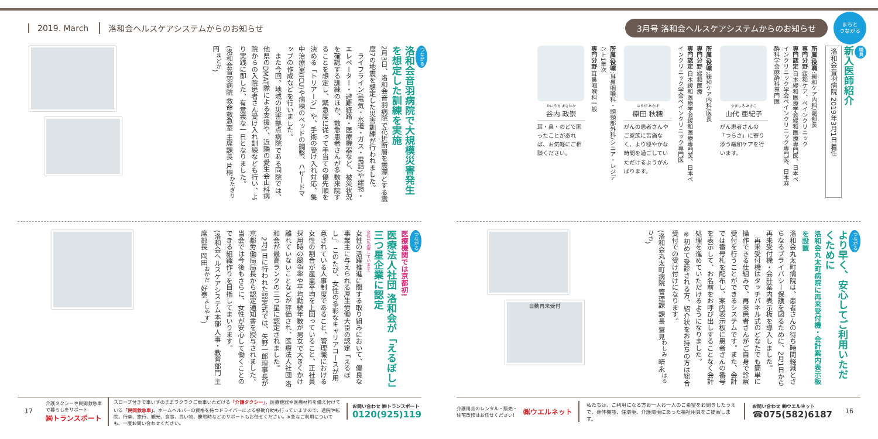3月号 洛和会ヘルスケアシステムからのお知らせ
まちと
つながる
職員
新入医師紹介
洛和会音羽病院 2019年3月1日着任
所属/役職:緩和ケア内科/副部長
専門分野:緩和ケア、ペインクリニック
専門認定:日本緩和医療学会緩和医療専門医、日本ペインクリニック学会ペインクリニック専門医、日本麻酔科学会麻酔科専門医
やましろ あきこ
山代 亜紀子
がん患者さんの「つらさ」に寄り添う緩和ケアを行います。
所属/役職:緩和ケア内科/医長
専門分野:緩和医療
専門認定:日本緩和医療学会緩和医療専門医、日本ペインクリニック学会ペインクリニック専門医
はらだ あきほ
原田 秋穂
がんの患者さんやご家族に苦痛なく、より穏やかな時間を過ごしていただけるようがんばります。
所属/役職:耳鼻咽喉科・頭頸部外科/シニア・レジデント1年次
専門分野:耳鼻咽喉科一般
たにうち まさたか
谷内 政崇
耳・鼻・のどで困ったことがあれば、お気軽にご相談ください。
つながる
より早く、安心してご利用いただくために
洛和会丸太町病院に再来受付機・会計案内表示板を設置
洛和会丸太町病院は、患者さんの待ち時間軽減とさらなるプライバシー保護を図るために、2月1日から再来受付機・会計案内表示板を導入しました。
　再来受付機はタッチパネル式のどなたでも簡単に操作できる仕組みで、再来患者さんがご自身で診察受付を行うことができるシステムです。また、会計では番号札を配布し、案内表示板に患者さんの番号を表示して、お名前をお呼び出しすることなく会計処理を進めていただけるようになりました。
※初めて受診される方、紹介状をお持ちの方は総合受付での受け付けになります。
(洛和会丸太町病院 管理課 課長 鷲見<sup>わしみ</sup> 晴永<sup>はるひさ</sup>)
自動再来受付
介護用品のレンタル・販売・
住宅改修はお任せください!
㈱ウエルネット
私たちは、ご利用になる方お一人お一人のご希望をお聞きしたうえで、身体機能、住環境、介護環境にあった福祉用具をご提案します。
お問い合わせ ㈱ウエルネット
☎075(582)6187
16
2019. March 洛和会ヘルスケアシステムからのお知らせ
つながる
洛和会音羽病院で大規模災害発生を想定した訓練を実施
2月3日、洛和会音羽病院で花折断層を震源とする震度7の地震を想定した災害訓練が行われました。
　ライフライン(電気・水道・ガス・電話)や建物・エレベーター・避難経路・医療機器など、被災状況を確認する訓練のほか、救急患者さんが多数来院することを想定し、緊急度に従って手当ての優先順を決める「トリアージ」や、手術の受け入れ対応、集中治療室(ICU)や病棟のベッドの調整、ハザードマップの作成などを行いました。
　また今回、地域の災害拠点病院である同院では、他県のDMAT隊による支援や、近隣の愛生会山科病院からの入院患者さん受け入れ訓練なども行い、より実践に即した、有意義な一日となりました。
(洛和会音羽病院 救命救急室 主席課長 片桐<sup>かたぎり</sup> 円<sup>まどか</sup>)
つながる
医療機関では京都初!
医療法人社団 洛和会が「えるぼし」三つ星企業に認定
女性が活躍しています!
女性の活躍推進に関する取り組みにおいて、優良な事業主に与えられる厚生労働大臣の認定「えるぼし」。このたび、女性の多彩なキャリアコースが用意されている人事制度であること、管理職における女性の割合が産業平均を上回っていること、正社員採用時の競争率や平均勤続年数が男女で大きくかけ離れていないことなどが評価され、医療法人社団 洛和会が最高ランクの三つ星に認定されました。
　2月1日に行われた認定式では、矢野一郎理事長が京都労働局局長から認定通知書を授与されました。当会では今後もさらに、女性が安心して働くことのできる組織作りを目指してまいります。
(洛和会ヘルスケアシステム本部 人事・教育部門 主席部長 岡田<sup>おかだ</sup> 好泰<sup>よしやす</sup>)
17
介護タクシーや民間救急車
で暮らしをサポート
㈱トランスポート
スロープ付きで車いすのままラクラクご乗車いただける「介護タクシー」、医療機器や医療材料を備え付けている「民間救急車」。ホームヘルパーの資格を持つドライバーによる移動介助も行っていますので、通院や転院、行楽、旅行、観光、食事、買い物、慶弔時などのサポートもお任せください。※急なご利用についても、一度お問い合わせください。
お問い合わせ ㈱トランスポート
0120(925)119